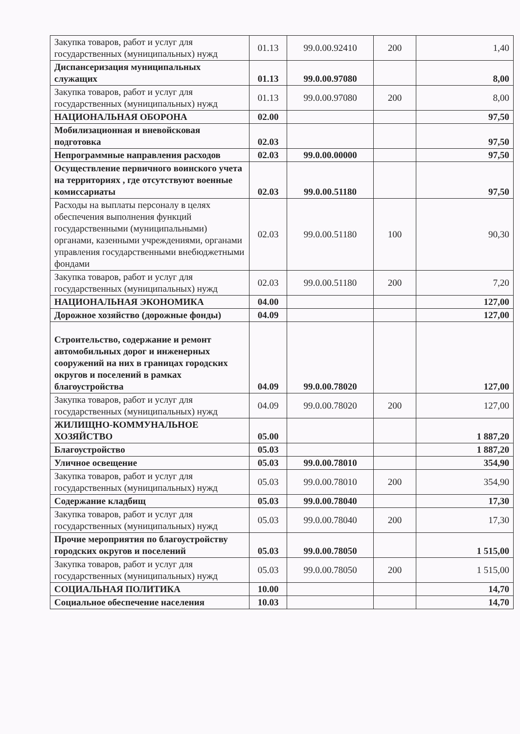| Закупка товаров, работ и услуг для государственных (муниципальных) нужд | 01.13 | 99.0.00.92410 | 200 | 1,40 |
| Диспансеризация муниципальных служащих | 01.13 | 99.0.00.97080 | | 8,00 |
| Закупка товаров, работ и услуг для государственных (муниципальных) нужд | 01.13 | 99.0.00.97080 | 200 | 8,00 |
| НАЦИОНАЛЬНАЯ ОБОРОНА | 02.00 | | | 97,50 |
| Мобилизационная и вневойсковая подготовка | 02.03 | | | 97,50 |
| Непрограммные направления расходов | 02.03 | 99.0.00.00000 | | 97,50 |
| Осуществление первичного воинского учета на территориях , где отсутствуют военные комиссариаты | 02.03 | 99.0.00.51180 | | 97,50 |
| Расходы на выплаты персоналу в целях обеспечения выполнения функций государственными (муниципальными) органами, казенными учреждениями, органами управления государственными внебюджетными фондами | 02.03 | 99.0.00.51180 | 100 | 90,30 |
| Закупка товаров, работ и услуг для государственных (муниципальных) нужд | 02.03 | 99.0.00.51180 | 200 | 7,20 |
| НАЦИОНАЛЬНАЯ ЭКОНОМИКА | 04.00 | | | 127,00 |
| Дорожное хозяйство (дорожные фонды) | 04.09 | | | 127,00 |
| Строительство, содержание и ремонт автомобильных дорог и инженерных сооружений на них в границах городских округов и поселений в рамках благоустройства | 04.09 | 99.0.00.78020 | | 127,00 |
| Закупка товаров, работ и услуг для государственных (муниципальных) нужд | 04.09 | 99.0.00.78020 | 200 | 127,00 |
| ЖИЛИЩНО-КОММУНАЛЬНОЕ ХОЗЯЙСТВО | 05.00 | | | 1 887,20 |
| Благоустройство | 05.03 | | | 1 887,20 |
| Уличное освещение | 05.03 | 99.0.00.78010 | | 354,90 |
| Закупка товаров, работ и услуг для государственных (муниципальных) нужд | 05.03 | 99.0.00.78010 | 200 | 354,90 |
| Содержание кладбищ | 05.03 | 99.0.00.78040 | | 17,30 |
| Закупка товаров, работ и услуг для государственных (муниципальных) нужд | 05.03 | 99.0.00.78040 | 200 | 17,30 |
| Прочие мероприятия по благоустройству городских округов и поселений | 05.03 | 99.0.00.78050 | | 1 515,00 |
| Закупка товаров, работ и услуг для государственных (муниципальных) нужд | 05.03 | 99.0.00.78050 | 200 | 1 515,00 |
| СОЦИАЛЬНАЯ ПОЛИТИКА | 10.00 | | | 14,70 |
| Социальное обеспечение населения | 10.03 | | | 14,70 |